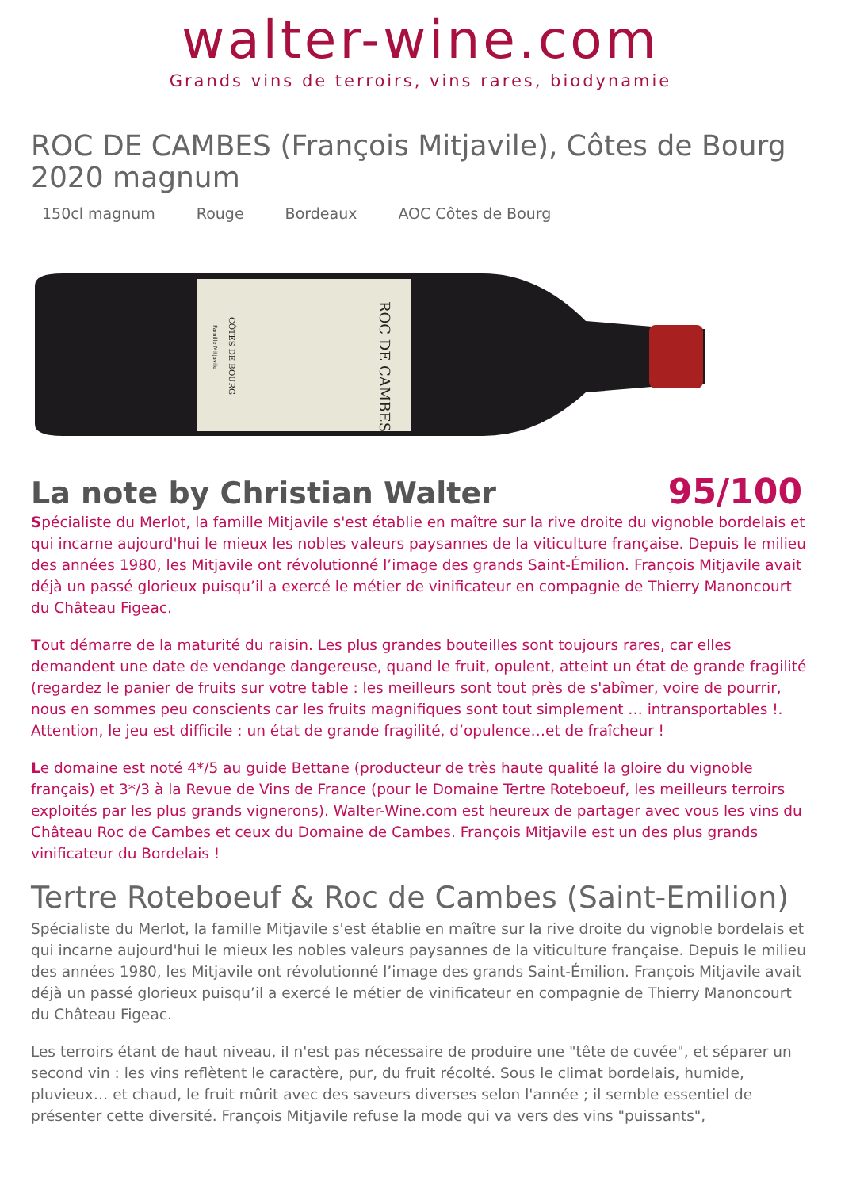walter-wine.com
Grands vins de terroirs, vins rares, biodynamie
ROC DE CAMBES (François Mitjavile), Côtes de Bourg 2020 magnum
150cl magnum Rouge Bordeaux AOC Côtes de Bourg
ROC DE CAMBES
CÔTES DE BOURG
Famille Mitjavile
La note by Christian Walter
95/100
Spécialiste du Merlot, la famille Mitjavile s'est établie en maître sur la rive droite du vignoble bordelais et qui incarne aujourd'hui le mieux les nobles valeurs paysannes de la viticulture française. Depuis le milieu des années 1980, les Mitjavile ont révolutionné l’image des grands Saint-Émilion. François Mitjavile avait déjà un passé glorieux puisqu’il a exercé le métier de vinificateur en compagnie de Thierry Manoncourt du Château Figeac.
Tout démarre de la maturité du raisin. Les plus grandes bouteilles sont toujours rares, car elles demandent une date de vendange dangereuse, quand le fruit, opulent, atteint un état de grande fragilité (regardez le panier de fruits sur votre table : les meilleurs sont tout près de s'abîmer, voire de pourrir, nous en sommes peu conscients car les fruits magnifiques sont tout simplement … intransportables !. Attention, le jeu est difficile : un état de grande fragilité, d’opulence…et de fraîcheur !
Le domaine est noté 4*/5 au guide Bettane (producteur de très haute qualité la gloire du vignoble français) et 3*/3 à la Revue de Vins de France (pour le Domaine Tertre Roteboeuf, les meilleurs terroirs exploités par les plus grands vignerons). Walter-Wine.com est heureux de partager avec vous les vins du Château Roc de Cambes et ceux du Domaine de Cambes. François Mitjavile est un des plus grands vinificateur du Bordelais !
Tertre Roteboeuf & Roc de Cambes (Saint-Emilion)
Spécialiste du Merlot, la famille Mitjavile s'est établie en maître sur la rive droite du vignoble bordelais et qui incarne aujourd'hui le mieux les nobles valeurs paysannes de la viticulture française. Depuis le milieu des années 1980, les Mitjavile ont révolutionné l’image des grands Saint-Émilion. François Mitjavile avait déjà un passé glorieux puisqu’il a exercé le métier de vinificateur en compagnie de Thierry Manoncourt du Château Figeac.
Les terroirs étant de haut niveau, il n'est pas nécessaire de produire une "tête de cuvée", et séparer un second vin : les vins reflètent le caractère, pur, du fruit récolté. Sous le climat bordelais, humide, pluvieux… et chaud, le fruit mûrit avec des saveurs diverses selon l'année ; il semble essentiel de présenter cette diversité. François Mitjavile refuse la mode qui va vers des vins "puissants",